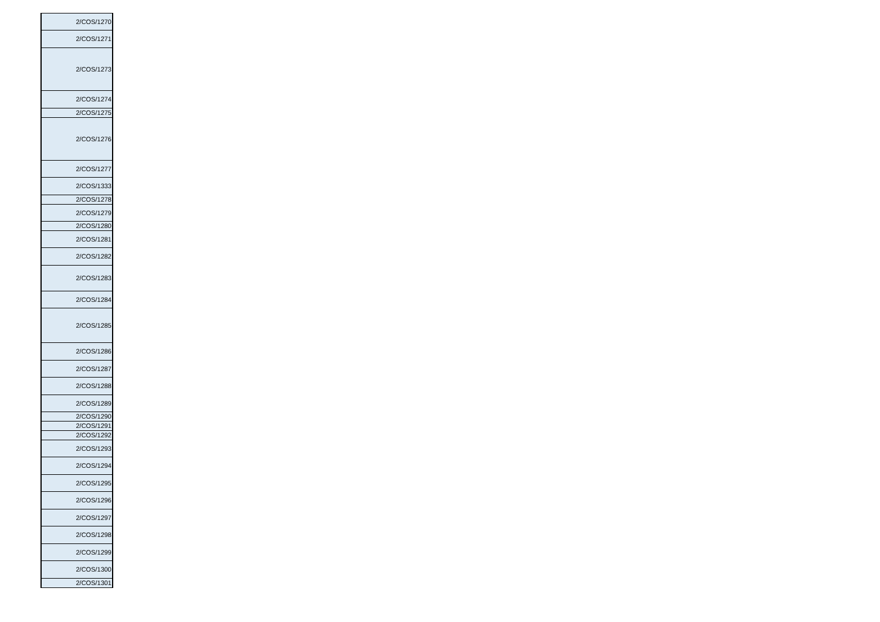| 2/COS/1270 |
| 2/COS/1271 |
| 2/COS/1273 |
| 2/COS/1274 |
| 2/COS/1275 |
| 2/COS/1276 |
| 2/COS/1277 |
| 2/COS/1333 |
| 2/COS/1278 |
| 2/COS/1279 |
| 2/COS/1280 |
| 2/COS/1281 |
| 2/COS/1282 |
| 2/COS/1283 |
| 2/COS/1284 |
| 2/COS/1285 |
| 2/COS/1286 |
| 2/COS/1287 |
| 2/COS/1288 |
| 2/COS/1289 |
| 2/COS/1290 |
| 2/COS/1291 |
| 2/COS/1292 |
| 2/COS/1293 |
| 2/COS/1294 |
| 2/COS/1295 |
| 2/COS/1296 |
| 2/COS/1297 |
| 2/COS/1298 |
| 2/COS/1299 |
| 2/COS/1300 |
| 2/COS/1301 |